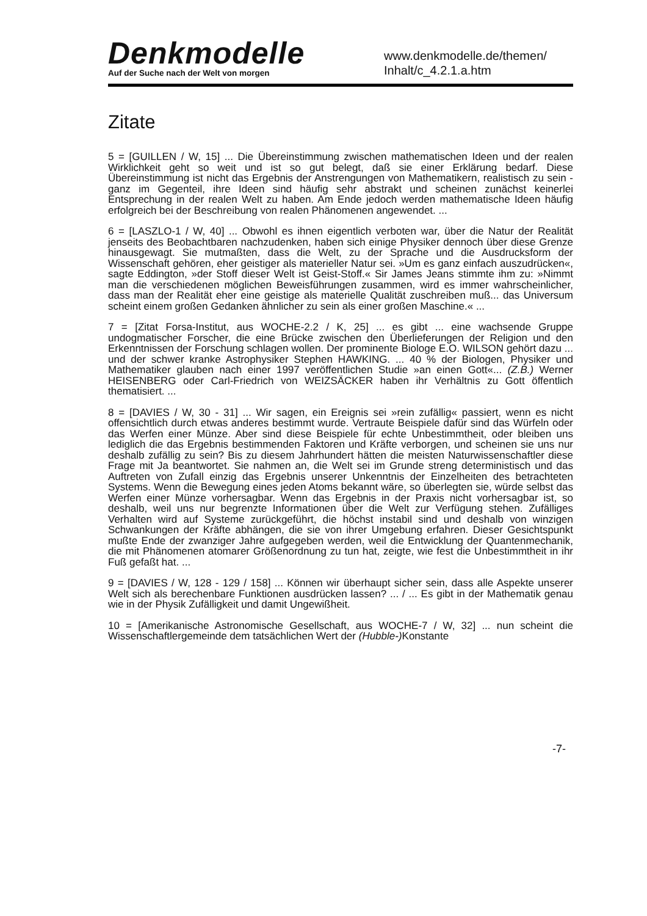Denkmodelle
Auf der Suche nach der Welt von morgen
www.denkmodelle.de/themen/
Inhalt/c_4.2.1.a.htm
Zitate
5 = [GUILLEN / W, 15] ... Die Übereinstimmung zwischen mathematischen Ideen und der realen Wirklichkeit geht so weit und ist so gut belegt, daß sie einer Erklärung bedarf. Diese Übereinstimmung ist nicht das Ergebnis der Anstrengungen von Mathematikern, realistisch zu sein - ganz im Gegenteil, ihre Ideen sind häufig sehr abstrakt und scheinen zunächst keinerlei Entsprechung in der realen Welt zu haben. Am Ende jedoch werden mathematische Ideen häufig erfolgreich bei der Beschreibung von realen Phänomenen angewendet. ...
6 = [LASZLO-1 / W, 40] ... Obwohl es ihnen eigentlich verboten war, über die Natur der Realität jenseits des Beobachtbaren nachzudenken, haben sich einige Physiker dennoch über diese Grenze hinausgewagt. Sie mutmaßten, dass die Welt, zu der Sprache und die Ausdrucksform der Wissenschaft gehören, eher geistiger als materieller Natur sei. »Um es ganz einfach auszudrücken«, sagte Eddington, »der Stoff dieser Welt ist Geist-Stoff.« Sir James Jeans stimmte ihm zu: »Nimmt man die verschiedenen möglichen Beweisführungen zusammen, wird es immer wahrscheinlicher, dass man der Realität eher eine geistige als materielle Qualität zuschreiben muß... das Universum scheint einem großen Gedanken ähnlicher zu sein als einer großen Maschine.« ...
7 = [Zitat Forsa-Institut, aus WOCHE-2.2 / K, 25] ... es gibt ... eine wachsende Gruppe undogmatischer Forscher, die eine Brücke zwischen den Überlieferungen der Religion und den Erkenntnissen der Forschung schlagen wollen. Der prominente Biologe E.O. WILSON gehört dazu ... und der schwer kranke Astrophysiker Stephen HAWKING. ... 40 % der Biologen, Physiker und Mathematiker glauben nach einer 1997 veröffentlichen Studie »an einen Gott«... (Z.B.) Werner HEISENBERG oder Carl-Friedrich von WEIZSÄCKER haben ihr Verhältnis zu Gott öffentlich thematisiert. ...
8 = [DAVIES / W, 30 - 31] ... Wir sagen, ein Ereignis sei »rein zufällig« passiert, wenn es nicht offensichtlich durch etwas anderes bestimmt wurde. Vertraute Beispiele dafür sind das Würfeln oder das Werfen einer Münze. Aber sind diese Beispiele für echte Unbestimmtheit, oder bleiben uns lediglich die das Ergebnis bestimmenden Faktoren und Kräfte verborgen, und scheinen sie uns nur deshalb zufällig zu sein? Bis zu diesem Jahrhundert hätten die meisten Naturwissenschaftler diese Frage mit Ja beantwortet. Sie nahmen an, die Welt sei im Grunde streng deterministisch und das Auftreten von Zufall einzig das Ergebnis unserer Unkenntnis der Einzelheiten des betrachteten Systems. Wenn die Bewegung eines jeden Atoms bekannt wäre, so überlegten sie, würde selbst das Werfen einer Münze vorhersagbar. Wenn das Ergebnis in der Praxis nicht vorhersagbar ist, so deshalb, weil uns nur begrenzte Informationen über die Welt zur Verfügung stehen. Zufälliges Verhalten wird auf Systeme zurückgeführt, die höchst instabil sind und deshalb von winzigen Schwankungen der Kräfte abhängen, die sie von ihrer Umgebung erfahren. Dieser Gesichtspunkt mußte Ende der zwanziger Jahre aufgegeben werden, weil die Entwicklung der Quantenmechanik, die mit Phänomenen atomarer Größenordnung zu tun hat, zeigte, wie fest die Unbestimmtheit in ihr Fuß gefaßt hat. ...
9 = [DAVIES / W, 128 - 129 / 158] ... Können wir überhaupt sicher sein, dass alle Aspekte unserer Welt sich als berechenbare Funktionen ausdrücken lassen? ... / ... Es gibt in der Mathematik genau wie in der Physik Zufälligkeit und damit Ungewißheit.
10 = [Amerikanische Astronomische Gesellschaft, aus WOCHE-7 / W, 32] ... nun scheint die Wissenschaftlergemeinde dem tatsächlichen Wert der (Hubble-) Konstante
-7-